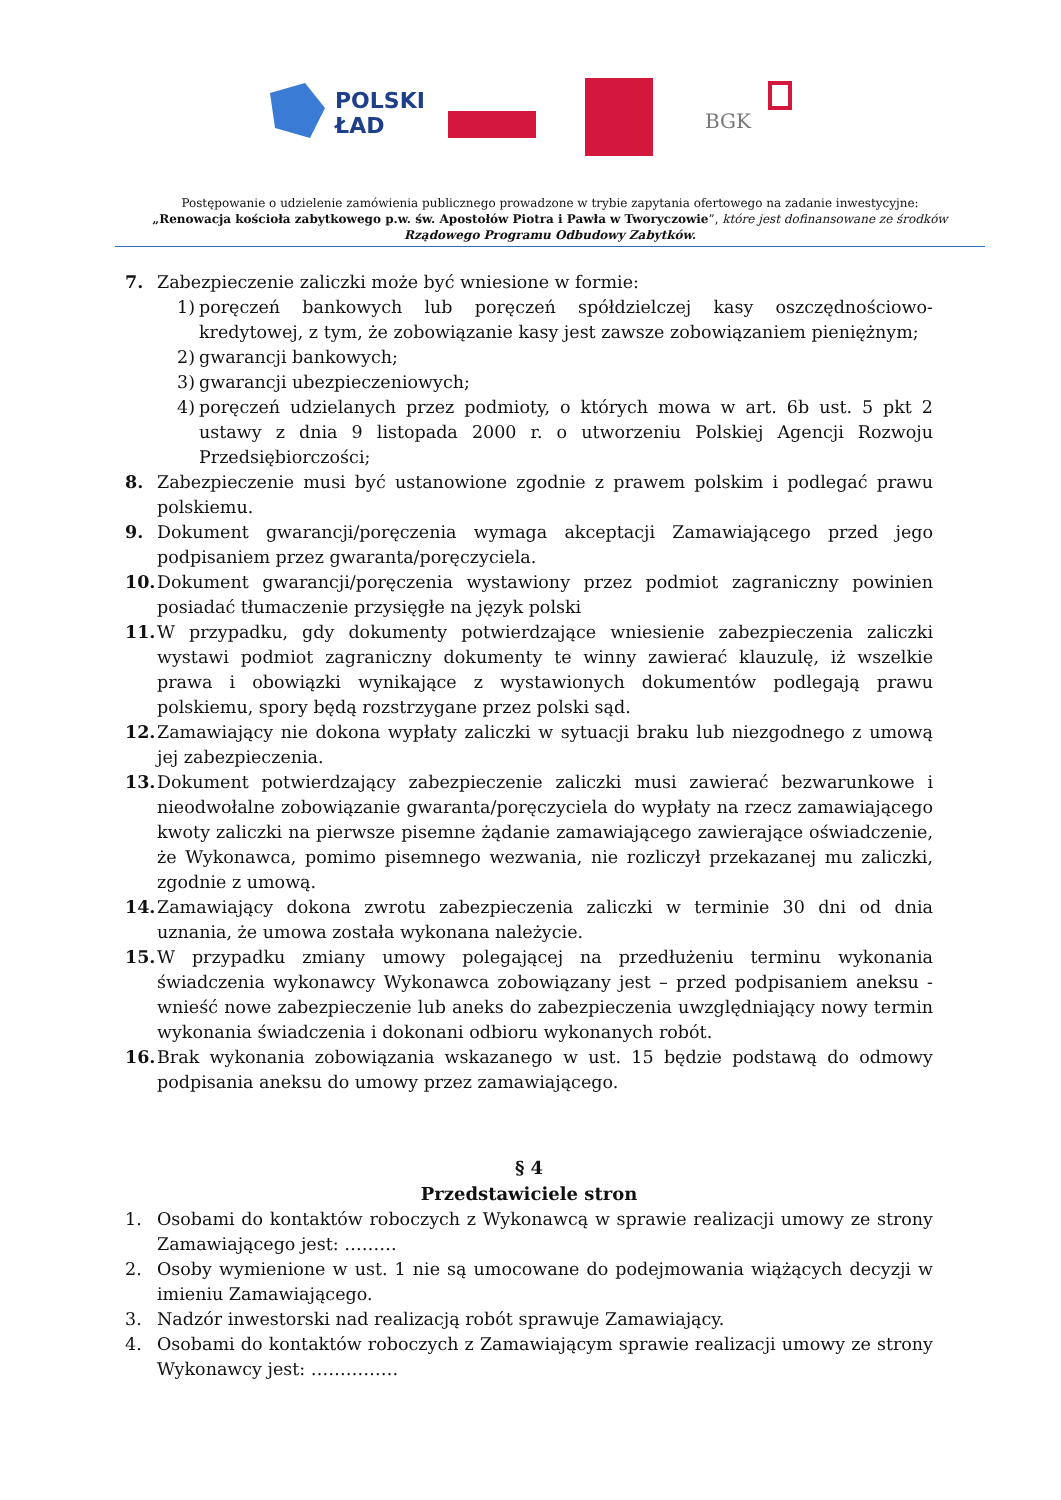POLSKI
ŁAD
BGK
Postępowanie o udzielenie zamówienia publicznego prowadzone w trybie zapytania ofertowego na zadanie inwestycyjne:
„Renowacja kościoła zabytkowego p.w. św. Apostołów Piotra i Pawła w Tworyczowie”, które jest dofinansowane ze środków Rządowego Programu Odbudowy Zabytków.
7. Zabezpieczenie zaliczki może być wniesione w formie:
1) poręczeń bankowych lub poręczeń spółdzielczej kasy oszczędnościowo-kredytowej, z tym, że zobowiązanie kasy jest zawsze zobowiązaniem pieniężnym;
2) gwarancji bankowych;
3) gwarancji ubezpieczeniowych;
4) poręczeń udzielanych przez podmioty, o których mowa w art. 6b ust. 5 pkt 2 ustawy z dnia 9 listopada 2000 r. o utworzeniu Polskiej Agencji Rozwoju Przedsiębiorczości;
8. Zabezpieczenie musi być ustanowione zgodnie z prawem polskim i podlegać prawu polskiemu.
9. Dokument gwarancji/poręczenia wymaga akceptacji Zamawiającego przed jego podpisaniem przez gwaranta/poręczyciela.
10. Dokument gwarancji/poręczenia wystawiony przez podmiot zagraniczny powinien posiadać tłumaczenie przysięgłe na język polski
11. W przypadku, gdy dokumenty potwierdzające wniesienie zabezpieczenia zaliczki wystawi podmiot zagraniczny dokumenty te winny zawierać klauzulę, iż wszelkie prawa i obowiązki wynikające z wystawionych dokumentów podlegają prawu polskiemu, spory będą rozstrzygane przez polski sąd.
12. Zamawiający nie dokona wypłaty zaliczki w sytuacji braku lub niezgodnego z umową jej zabezpieczenia.
13. Dokument potwierdzający zabezpieczenie zaliczki musi zawierać bezwarunkowe i nieodwołalne zobowiązanie gwaranta/poręczyciela do wypłaty na rzecz zamawiającego kwoty zaliczki na pierwsze pisemne żądanie zamawiającego zawierające oświadczenie, że Wykonawca, pomimo pisemnego wezwania, nie rozliczył przekazanej mu zaliczki, zgodnie z umową.
14. Zamawiający dokona zwrotu zabezpieczenia zaliczki w terminie 30 dni od dnia uznania, że umowa została wykonana należycie.
15. W przypadku zmiany umowy polegającej na przedłużeniu terminu wykonania świadczenia wykonawcy Wykonawca zobowiązany jest – przed podpisaniem aneksu - wnieść nowe zabezpieczenie lub aneks do zabezpieczenia uwzględniający nowy termin wykonania świadczenia i dokonani odbioru wykonanych robót.
16. Brak wykonania zobowiązania wskazanego w ust. 15 będzie podstawą do odmowy podpisania aneksu do umowy przez zamawiającego.
§ 4
Przedstawiciele stron
1. Osobami do kontaktów roboczych z Wykonawcą w sprawie realizacji umowy ze strony Zamawiającego jest: ………
2. Osoby wymienione w ust. 1 nie są umocowane do podejmowania wiążących decyzji w imieniu Zamawiającego.
3. Nadzór inwestorski nad realizacją robót sprawuje Zamawiający.
4. Osobami do kontaktów roboczych z Zamawiającym sprawie realizacji umowy ze strony Wykonawcy jest: ……………